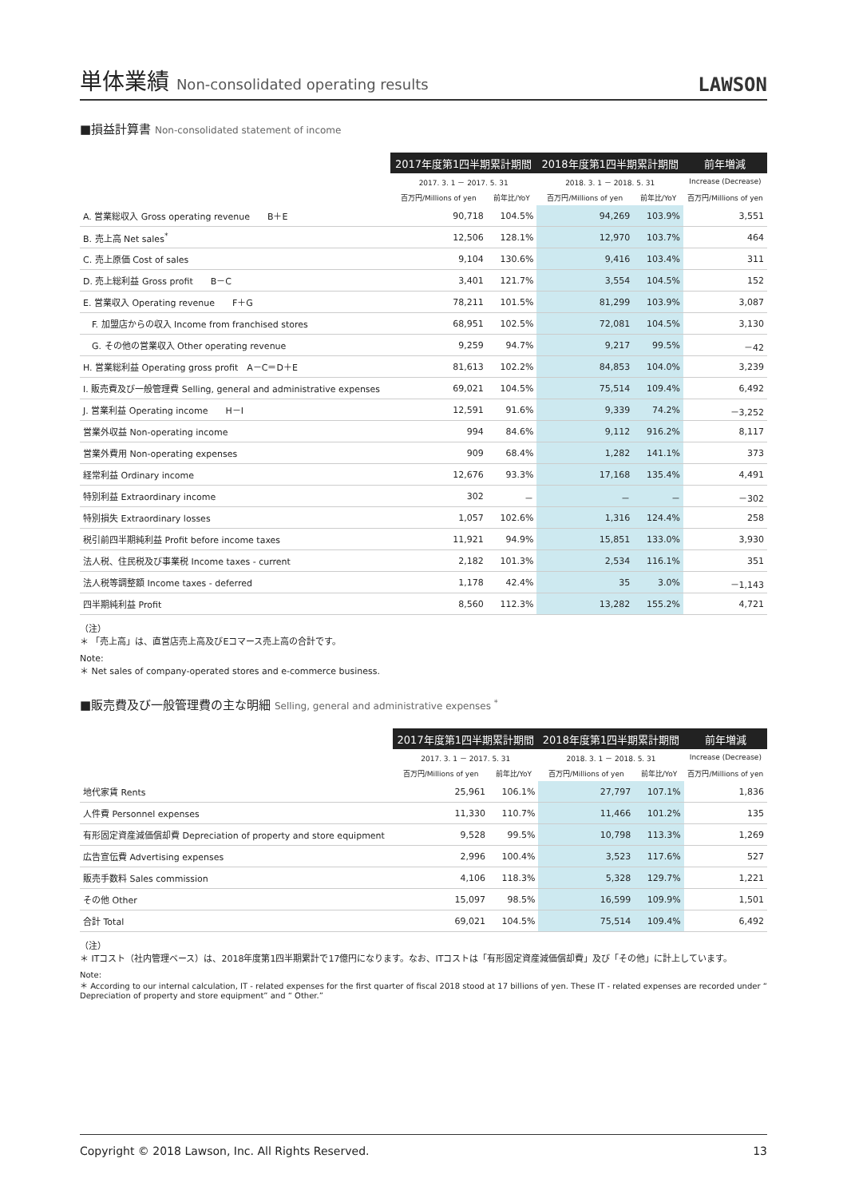単体業績 Non-consolidated operating results
LAWSON
■損益計算書 Non-consolidated statement of income
| | 2017年度第1四半期累計期間 | | 2018年度第1四半期累計期間 | | 前年増減 |
| --- | --- | --- | --- | --- | --- |
| | 2017. 3. 1 － 2017. 5. 31 | | 2018. 3. 1 － 2018. 5. 31 | | Increase (Decrease) |
| | 百万円/Millions of yen | 前年比/YoY | 百万円/Millions of yen | 前年比/YoY | 百万円/Millions of yen |
| A. 営業総収入 Gross operating revenue B＋E | 90,718 | 104.5% | 94,269 | 103.9% | 3,551 |
| B. 売上高 Net sales<sup>*</sup> | 12,506 | 128.1% | 12,970 | 103.7% | 464 |
| C. 売上原価 Cost of sales | 9,104 | 130.6% | 9,416 | 103.4% | 311 |
| D. 売上総利益 Gross profit B－C | 3,401 | 121.7% | 3,554 | 104.5% | 152 |
| E. 営業収入 Operating revenue F＋G | 78,211 | 101.5% | 81,299 | 103.9% | 3,087 |
| F. 加盟店からの収入 Income from franchised stores | 68,951 | 102.5% | 72,081 | 104.5% | 3,130 |
| G. その他の営業収入 Other operating revenue | 9,259 | 94.7% | 9,217 | 99.5% | －42 |
| H. 営業総利益 Operating gross profit A－C＝D＋E | 81,613 | 102.2% | 84,853 | 104.0% | 3,239 |
| I. 販売費及び一般管理費 Selling, general and administrative expenses | 69,021 | 104.5% | 75,514 | 109.4% | 6,492 |
| J. 営業利益 Operating income H－I | 12,591 | 91.6% | 9,339 | 74.2% | －3,252 |
| 営業外収益 Non-operating income | 994 | 84.6% | 9,112 | 916.2% | 8,117 |
| 営業外費用 Non-operating expenses | 909 | 68.4% | 1,282 | 141.1% | 373 |
| 経常利益 Ordinary income | 12,676 | 93.3% | 17,168 | 135.4% | 4,491 |
| 特別利益 Extraordinary income | 302 | － | － | － | －302 |
| 特別損失 Extraordinary losses | 1,057 | 102.6% | 1,316 | 124.4% | 258 |
| 税引前四半期純利益 Profit before income taxes | 11,921 | 94.9% | 15,851 | 133.0% | 3,930 |
| 法人税、住民税及び事業税 Income taxes - current | 2,182 | 101.3% | 2,534 | 116.1% | 351 |
| 法人税等調整額 Income taxes - deferred | 1,178 | 42.4% | 35 | 3.0% | －1,143 |
| 四半期純利益 Profit | 8,560 | 112.3% | 13,282 | 155.2% | 4,721 |
（注）
＊ 「売上高」は、直営店売上高及びEコマース売上高の合計です。
Note:
＊ Net sales of company-operated stores and e-commerce business.
■販売費及び一般管理費の主な明細 Selling, general and administrative expenses <sup>*</sup>
| | 2017年度第1四半期累計期間 | | 2018年度第1四半期累計期間 | | 前年増減 |
| --- | --- | --- | --- | --- | --- |
| | 2017. 3. 1 － 2017. 5. 31 | | 2018. 3. 1 － 2018. 5. 31 | | Increase (Decrease) |
| | 百万円/Millions of yen | 前年比/YoY | 百万円/Millions of yen | 前年比/YoY | 百万円/Millions of yen |
| 地代家賃 Rents | 25,961 | 106.1% | 27,797 | 107.1% | 1,836 |
| 人件費 Personnel expenses | 11,330 | 110.7% | 11,466 | 101.2% | 135 |
| 有形固定資産減価償却費 Depreciation of property and store equipment | 9,528 | 99.5% | 10,798 | 113.3% | 1,269 |
| 広告宣伝費 Advertising expenses | 2,996 | 100.4% | 3,523 | 117.6% | 527 |
| 販売手数料 Sales commission | 4,106 | 118.3% | 5,328 | 129.7% | 1,221 |
| その他 Other | 15,097 | 98.5% | 16,599 | 109.9% | 1,501 |
| 合計 Total | 69,021 | 104.5% | 75,514 | 109.4% | 6,492 |
（注）
＊ ITコスト（社内管理ベース）は、2018年度第1四半期累計で17億円になります。なお、ITコストは「有形固定資産減価償却費」及び「その他」に計上しています。
Note:
＊ According to our internal calculation, IT - related expenses for the first quarter of fiscal 2018 stood at 17 billions of yen. These IT - related expenses are recorded under “ Depreciation of property and store equipment” and “ Other.”
Copyright © 2018 Lawson, Inc. All Rights Reserved. 13